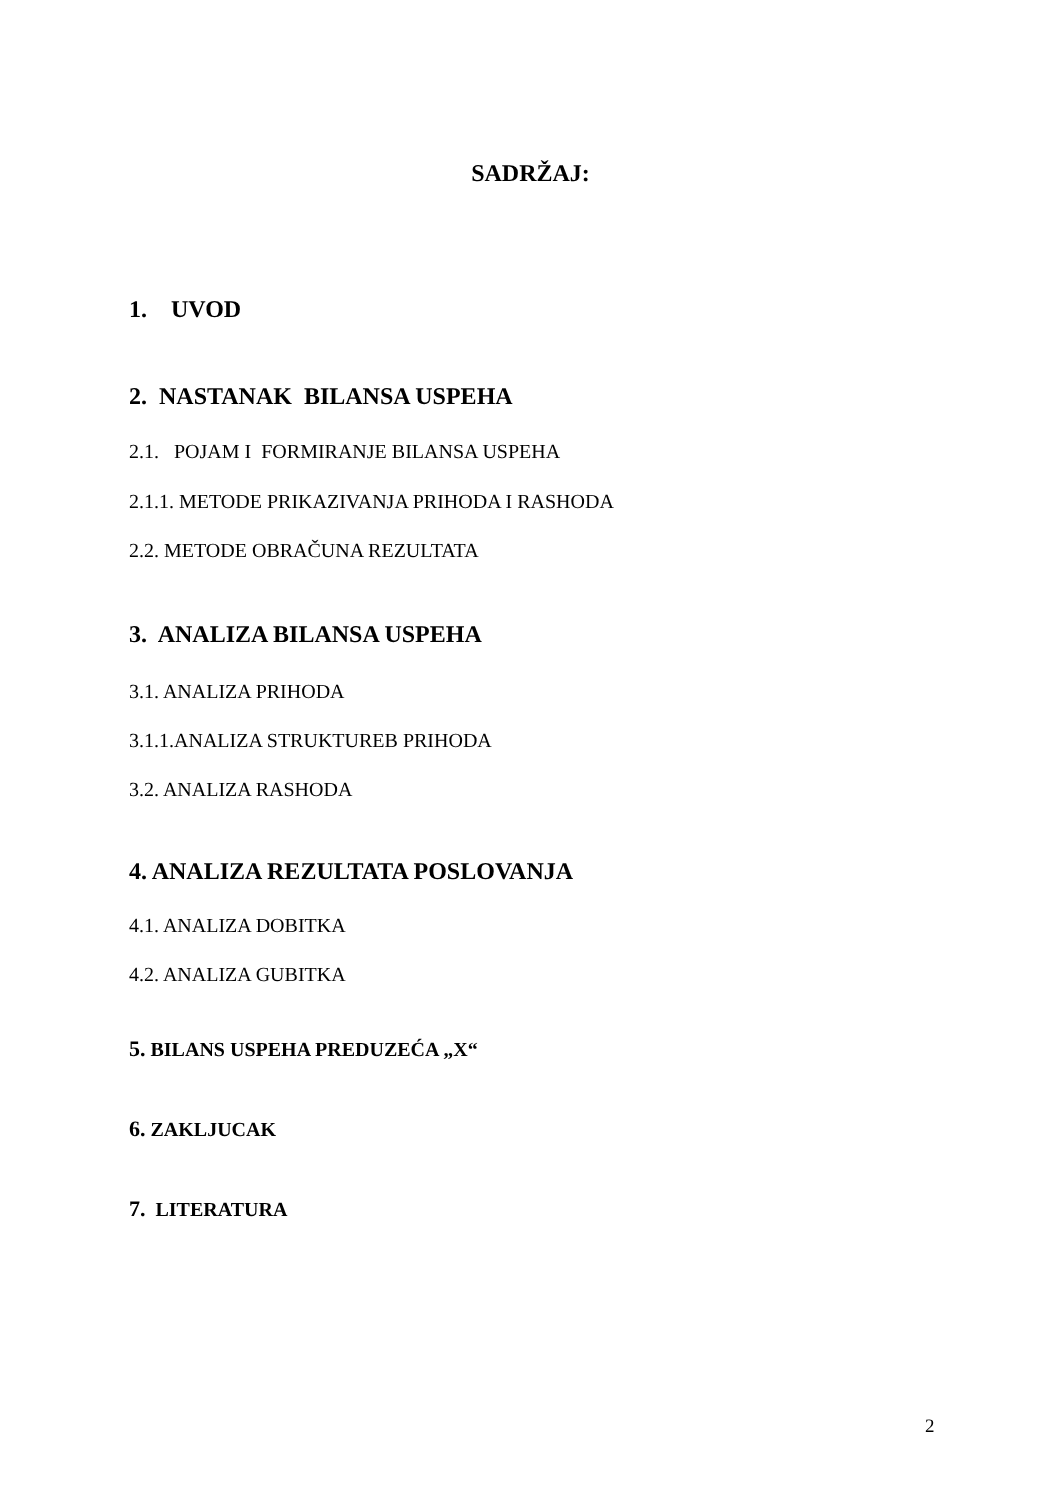SADRŽAJ:
1. UVOD
2. NASTANAK BILANSA USPEHA
2.1. POJAM I FORMIRANJE BILANSA USPEHA
2.1.1. METODE PRIKAZIVANJA PRIHODA I RASHODA
2.2. METODE OBRAČUNA REZULTATA
3. ANALIZA BILANSA USPEHA
3.1. ANALIZA PRIHODA
3.1.1.ANALIZA STRUKTUREB PRIHODA
3.2. ANALIZA RASHODA
4. ANALIZA REZULTATA POSLOVANJA
4.1. ANALIZA DOBITKA
4.2. ANALIZA GUBITKA
5. BILANS USPEHA PREDUZEĆA „X“
6. ZAKLJUCAK
7. LITERATURA
2